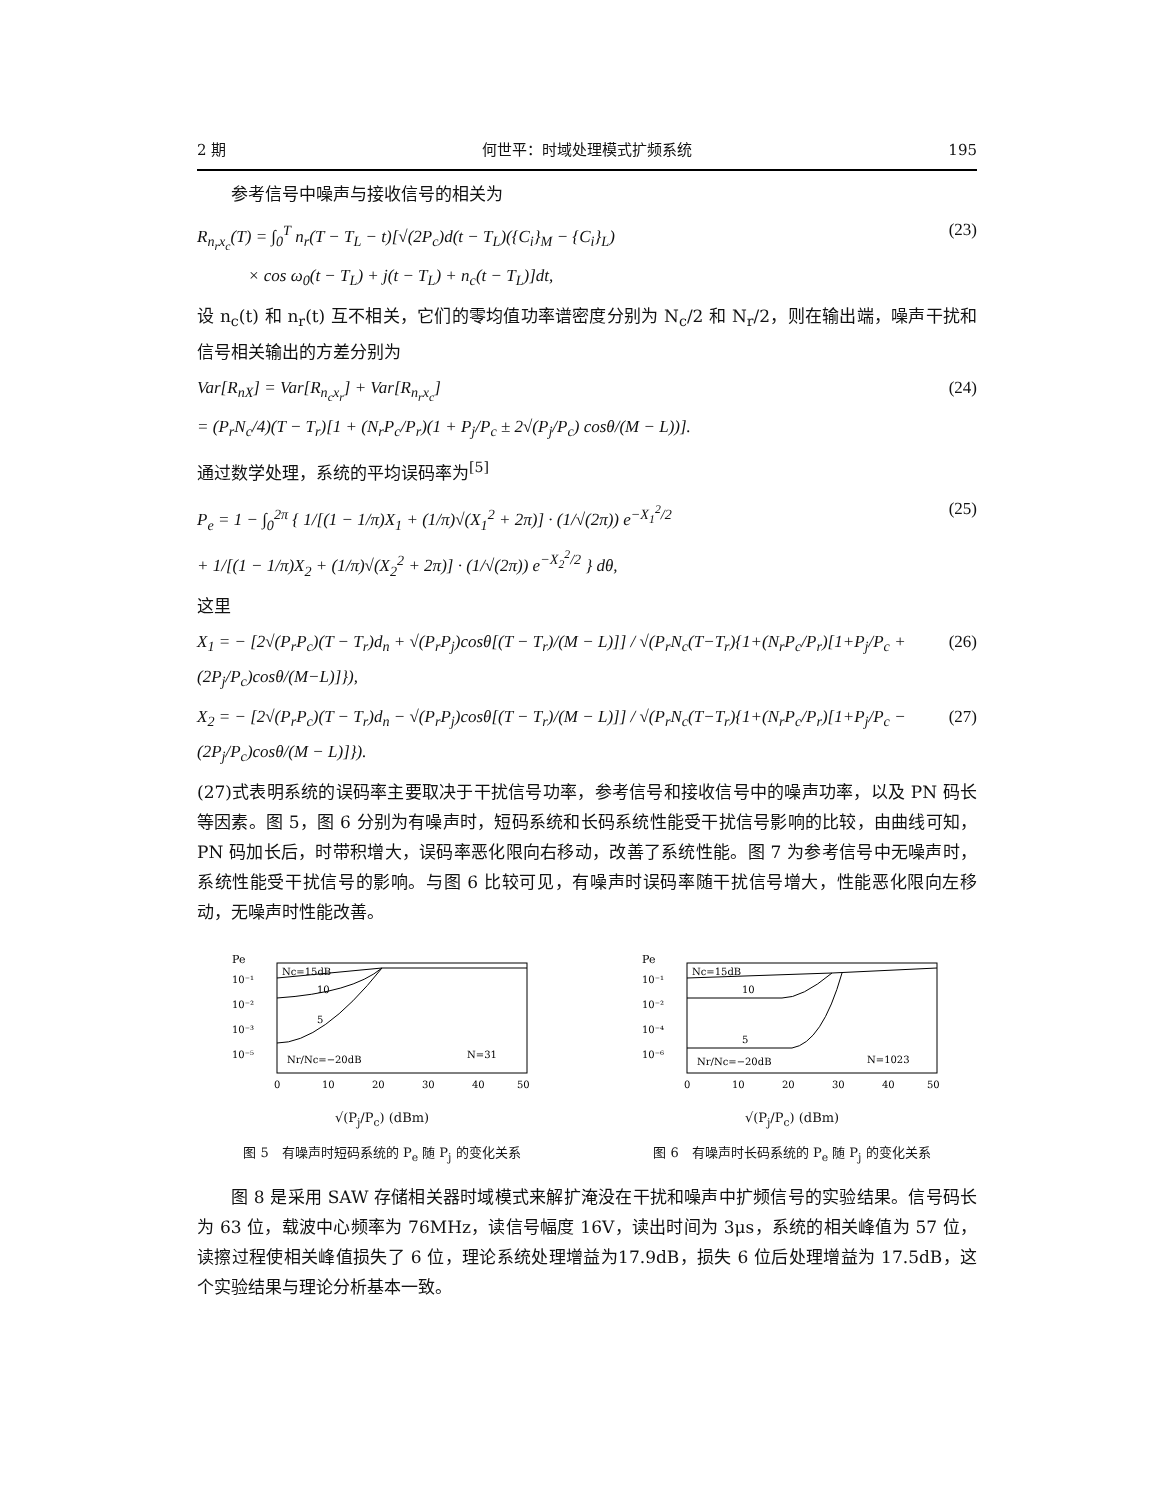2 期 何世平：时域处理模式扩频系统 195
参考信号中噪声与接收信号的相关为
R<sub>n<sub>r</sub>x<sub>c</sub></sub>(T) = ∫<sub>0</sub><sup>T</sup> n<sub>r</sub>(T − T<sub>L</sub> − t)[√(2P<sub>c</sub>)d(t − T<sub>L</sub>)({C<sub>i</sub>}<sub>M</sub> − {C<sub>i</sub>}<sub>L</sub>)
× cos ω<sub>0</sub>(t − T<sub>L</sub>) + j(t − T<sub>L</sub>) + n<sub>c</sub>(t − T<sub>L</sub>)]dt, (23)
设 n<sub>c</sub>(t) 和 n<sub>r</sub>(t) 互不相关，它们的零均值功率谱密度分别为 N<sub>c</sub>/2 和 N<sub>r</sub>/2，则在输出端，噪声干扰和信号相关输出的方差分别为
Var[R<sub>nX</sub>] = Var[R<sub>n<sub>c</sub>x<sub>r</sub></sub>] + Var[R<sub>n<sub>r</sub>x<sub>c</sub></sub>]
= (P<sub>r</sub>N<sub>c</sub>/4)(T − T<sub>r</sub>)[1 + (N<sub>r</sub>P<sub>c</sub>/P<sub>r</sub>)(1 + P<sub>j</sub>/P<sub>c</sub> ± 2√(P<sub>j</sub>/P<sub>c</sub>) cosθ/(M − L))]. (24)
通过数学处理，系统的平均误码率为<sup>[5]</sup>
P<sub>e</sub> = 1 − ∫<sub>0</sub><sup>2π</sup> { 1/[(1 − 1/π)X<sub>1</sub> + (1/π)√(X<sub>1</sub><sup>2</sup> + 2π)] · (1/√(2π)) e<sup>−X<sub>1</sub><sup>2</sup>/2</sup>
+ 1/[(1 − 1/π)X<sub>2</sub> + (1/π)√(X<sub>2</sub><sup>2</sup> + 2π)] · (1/√(2π)) e<sup>−X<sub>2</sub><sup>2</sup>/2</sup> } dθ, (25)
这里
X<sub>1</sub> = − [2√(P<sub>r</sub>P<sub>c</sub>)(T − T<sub>r</sub>)d<sub>n</sub> + √(P<sub>r</sub>P<sub>j</sub>)cosθ[(T − T<sub>r</sub>)/(M − L)]] / √(P<sub>r</sub>N<sub>c</sub>(T−T<sub>r</sub>){1+(N<sub>r</sub>P<sub>c</sub>/P<sub>r</sub>)[1+P<sub>j</sub>/P<sub>c</sub> + (2P<sub>j</sub>/P<sub>c</sub>)cosθ/(M−L)]}), (26)
X<sub>2</sub> = − [2√(P<sub>r</sub>P<sub>c</sub>)(T − T<sub>r</sub>)d<sub>n</sub> − √(P<sub>r</sub>P<sub>j</sub>)cosθ[(T − T<sub>r</sub>)/(M − L)]] / √(P<sub>r</sub>N<sub>c</sub>(T−T<sub>r</sub>){1+(N<sub>r</sub>P<sub>c</sub>/P<sub>r</sub>)[1+P<sub>j</sub>/P<sub>c</sub> − (2P<sub>j</sub>/P<sub>c</sub>)cosθ/(M − L)]}). (27)
(27)式表明系统的误码率主要取决于干扰信号功率，参考信号和接收信号中的噪声功率，以及 PN 码长等因素。图 5，图 6 分别为有噪声时，短码系统和长码系统性能受干扰信号影响的比较，由曲线可知，PN 码加长后，时带积增大，误码率恶化限向右移动，改善了系统性能。图 7 为参考信号中无噪声时，系统性能受干扰信号的影响。与图 6 比较可见，有噪声时误码率随干扰信号增大，性能恶化限向左移动，无噪声时性能改善。
Pe
10⁻¹
10⁻²
10⁻³
10⁻⁵
Nc=15dB
10
5
Nr/Nc=−20dB
N=31
0
10
20
30
40
50
√(P<sub>j</sub>/P<sub>c</sub>) (dBm)
图 5　有噪声时短码系统的 P<sub>e</sub> 随 P<sub>j</sub> 的变化关系
Pe
10⁻¹
10⁻²
10⁻⁴
10⁻⁶
Nc=15dB
10
5
Nr/Nc=−20dB
N=1023
0
10
20
30
40
50
√(P<sub>j</sub>/P<sub>c</sub>) (dBm)
图 6　有噪声时长码系统的 P<sub>e</sub> 随 P<sub>j</sub> 的变化关系
图 8 是采用 SAW 存储相关器时域模式来解扩淹没在干扰和噪声中扩频信号的实验结果。信号码长为 63 位，载波中心频率为 76MHz，读信号幅度 16V，读出时间为 3μs，系统的相关峰值为 57 位，读擦过程使相关峰值损失了 6 位，理论系统处理增益为17.9dB，损失 6 位后处理增益为 17.5dB，这个实验结果与理论分析基本一致。